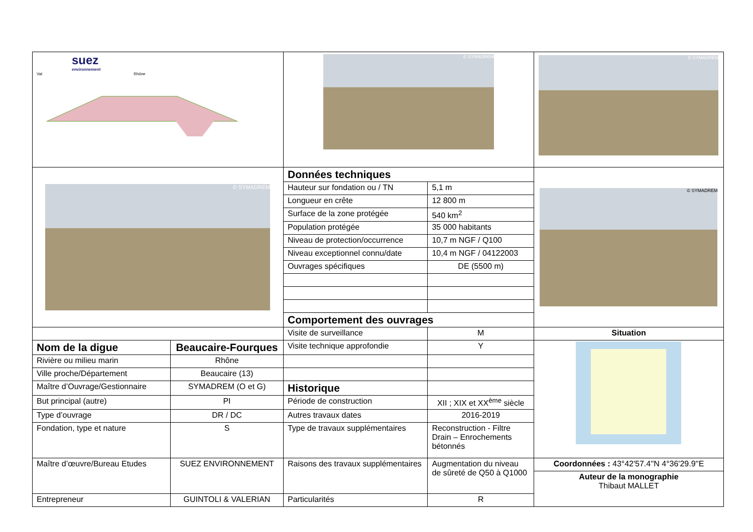| suez environnement Val Rhône | | © SYMADREM | | © SYMADREM |
| © SYMADREM | | Données techniques | | © SYMADREM |
| | | Hauteur sur fondation ou / TN | 5,1 m | |
| | | Longueur en crête | 12 800 m | |
| | | Surface de la zone protégée | 540 km<sup>2</sup> | |
| | | Population protégée | 35 000 habitants | |
| | | Niveau de protection/occurrence | 10,7 m NGF / Q100 | |
| | | Niveau exceptionnel connu/date | 10,4 m NGF / 04122003 | |
| | | Ouvrages spécifiques | DE (5500 m) | |
| | | Comportement des ouvrages | | |
| | | Visite de surveillance | M | Situation |
| Nom de la digue | Beaucaire-Fourques | Visite technique approfondie | Y | |
| Rivière ou milieu marin | Rhône | | | |
| Ville proche/Département | Beaucaire (13) | | | |
| Maître d’Ouvrage/Gestionnaire | SYMADREM (O et G) | Historique | | |
| But principal (autre) | PI | Période de construction | XII ; XIX et XX<sup>ème</sup> siècle | |
| Type d’ouvrage | DR / DC | Autres travaux dates | 2016-2019 | |
| Fondation, type et nature | S | Type de travaux supplémentaires | Reconstruction - Filtre Drain – Enrochements bétonnés | |
| Maître d’œuvre/Bureau Etudes | SUEZ ENVIRONNEMENT | Raisons des travaux supplémentaires | Augmentation du niveau de sûreté de Q50 à Q1000 | Coordonnées : 43°42'57.4''N 4°36'29.9''E |
| | | | | Auteur de la monographie Thibaut MALLET |
| Entrepreneur | GUINTOLI & VALERIAN | Particularités | R | |